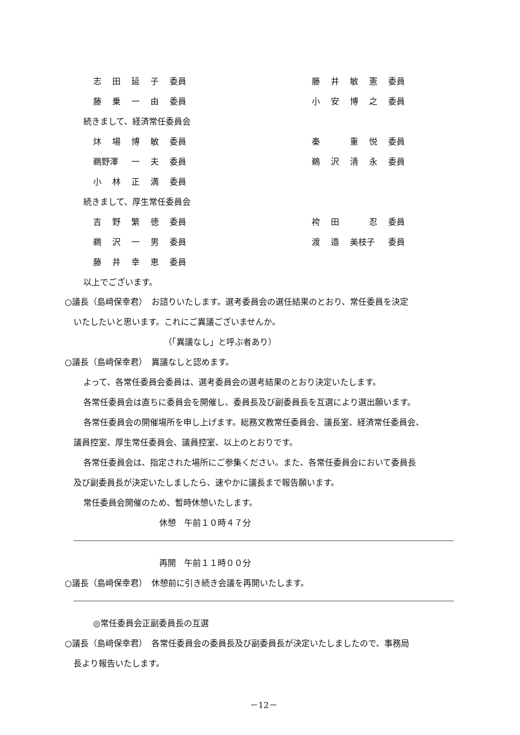志田延子 委員 藤井敏憲 委員
藤乗一由 委員 小安博之 委員
続きまして、経済常任委員会
炑場博敏 委員 秦重悦 委員
鵜野澤 一夫 委員 鵜沢清永 委員
小林正満 委員
続きまして、厚生常任委員会
吉野繁徳 委員 袴田忍 委員
鵜沢一男 委員 渡邉 美枝子 委員
藤井幸恵 委員
以上でございます。
○議長（島﨑保幸君）　お諮りいたします。選考委員会の選任結果のとおり、常任委員を決定
いたしたいと思います。これにご異議ございませんか。
（「異議なし」と呼ぶ者あり）
○議長（島﨑保幸君）　異議なしと認めます。
よって、各常任委員会委員は、選考委員会の選考結果のとおり決定いたします。
各常任委員会は直ちに委員会を開催し、委員長及び副委員長を互選により選出願います。
各常任委員会の開催場所を申し上げます。総務文教常任委員会、議長室、経済常任委員会、
議員控室、厚生常任委員会、議員控室、以上のとおりです。
各常任委員会は、指定された場所にご参集ください。また、各常任委員会において委員長
及び副委員長が決定いたしましたら、速やかに議長まで報告願います。
常任委員会開催のため、暫時休憩いたします。
休憩　午前１０時４７分
再開　午前１１時００分
○議長（島﨑保幸君）　休憩前に引き続き会議を再開いたします。
◎常任委員会正副委員長の互選
○議長（島﨑保幸君）　各常任委員会の委員長及び副委員長が決定いたしましたので、事務局
長より報告いたします。
－12－